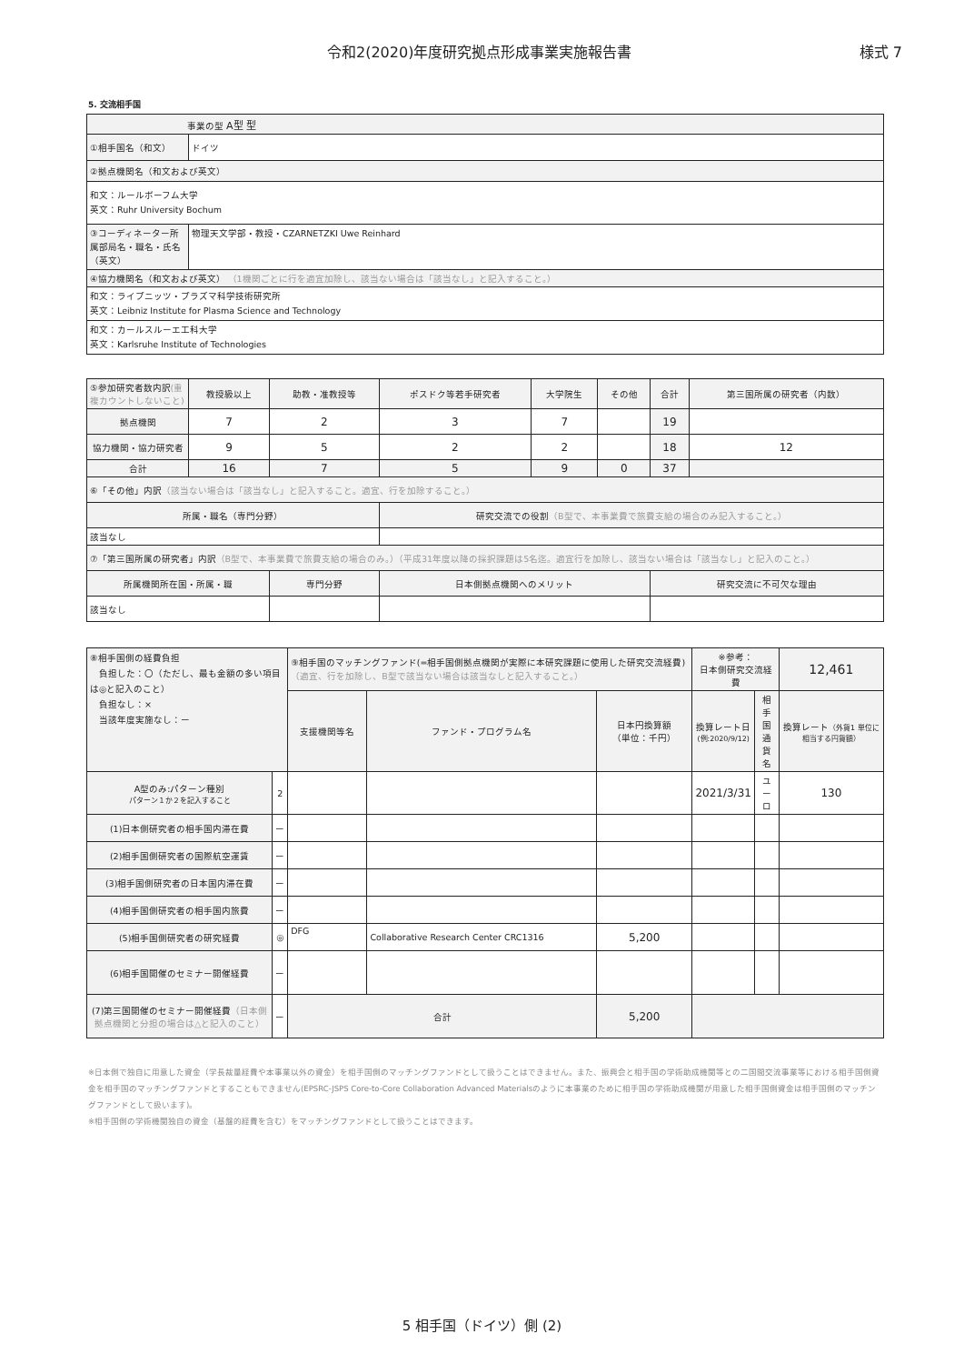令和2(2020)年度研究拠点形成事業実施報告書 様式 7
5. 交流相手国
| 事業の型 A型 型 | |
| ①相手国名（和文） | ドイツ |
| ②拠点機関名（和文および英文） | |
| 和文：ルールボーフム大学 英文：Ruhr University Bochum | |
| ③コーディネーター所属部局名・職名・氏名（英文） | 物理天文学部・教授・CZARNETZKI Uwe Reinhard |
| ④協力機関名（和文および英文） （1機関ごとに行を適宜加除し、該当ない場合は「該当なし」と記入すること。） | |
| 和文：ライプニッツ・プラズマ科学技術研究所 英文：Leibniz Institute for Plasma Science and Technology | |
| 和文：カールスルーエ工科大学 英文：Karlsruhe Institute of Technologies | |
| ⑤参加研究者数内訳 (重複カウントしないこと) | 教授級以上 | 助教・准教授等 | ポスドク等若手研究者 | 大学院生 | その他 | 合計 | 第三国所属の研究者（内数） |
| 拠点機関 | 7 | 2 | 3 | 7 | | 19 | |
| 協力機関・協力研究者 | 9 | 5 | 2 | 2 | | 18 | 12 |
| 合計 | 16 | 7 | 5 | 9 | 0 | 37 | |
| ⑥「その他」内訳 （該当ない場合は「該当なし」と記入すること。適宜、行を加除すること。） | | | | | | | |
| 所属・職名（専門分野） | | | 研究交流での役割 （B型で、本事業費で旅費支給の場合のみ記入すること。） | | | | |
| 該当なし | | | | | | | |
| ⑦「第三国所属の研究者」内訳 （B型で、本事業費で旅費支給の場合のみ。）（平成31年度以降の採択課題は5名迄。適宜行を加除し、該当ない場合は「該当なし」と記入のこと。） | | | | | | | |
| 所属機関所在国・所属・職 | | 専門分野 | 日本側拠点機関へのメリット | | | 研究交流に不可欠な理由 | |
| 該当なし | | | | | | | |
| ⑧相手国側の経費負担 負担した：〇（ただし、最も金額の多い項目は◎と記入のこと） 負担なし：× 当該年度実施なし：ー | | ⑨相手国のマッチングファンド(=相手国側拠点機関が実際に本研究課題に使用した研究交流経費) （適宜、行を加除し、B型で該当ない場合は該当なしと記入すること。） | | | ※参考： 日本側研究交流経費 | | 12,461 |
| | | 支援機関等名 | ファンド・プログラム名 | 日本円換算額 （単位：千円） | 換算レート日 (例:2020/9/12) | 相手国 通貨名 | 換算レート （外貨1 単位に相当する円貨額） |
| A型のみ:パターン種別 パターン１か２を記入すること | 2 | | | | 2021/3/31 | ユーロ | 130 |
| (1)日本側研究者の相手国内滞在費 | ー | | | | | | |
| (2)相手国側研究者の国際航空運賃 | ー | | | | | | |
| (3)相手国側研究者の日本国内滞在費 | ー | | | | | | |
| (4)相手国側研究者の相手国内旅費 | ー | | | | | | |
| (5)相手国側研究者の研究経費 | ◎ | DFG | Collaborative Research Center CRC1316 | 5,200 | | | |
| (6)相手国開催のセミナー開催経費 | ー | | | | | | |
| (7)第三国開催のセミナー開催経費 （日本側拠点機関と分担の場合は△と記入のこと） | ー | 合計 | | 5,200 | | | |
※日本側で独自に用意した資金（学長裁量経費や本事業以外の資金）を相手国側のマッチングファンドとして扱うことはできません。また、振興会と相手国の学術助成機関等との二国間交流事業等における相手国側資金を相手国のマッチングファンドとすることもできません(EPSRC-JSPS Core-to-Core Collaboration Advanced Materialsのように本事業のために相手国の学術助成機関が用意した相手国側資金は相手国側のマッチングファンドとして扱います)。
※相手国側の学術機関独自の資金（基盤的経費を含む）をマッチングファンドとして扱うことはできます。
5 相手国（ドイツ）側 (2)